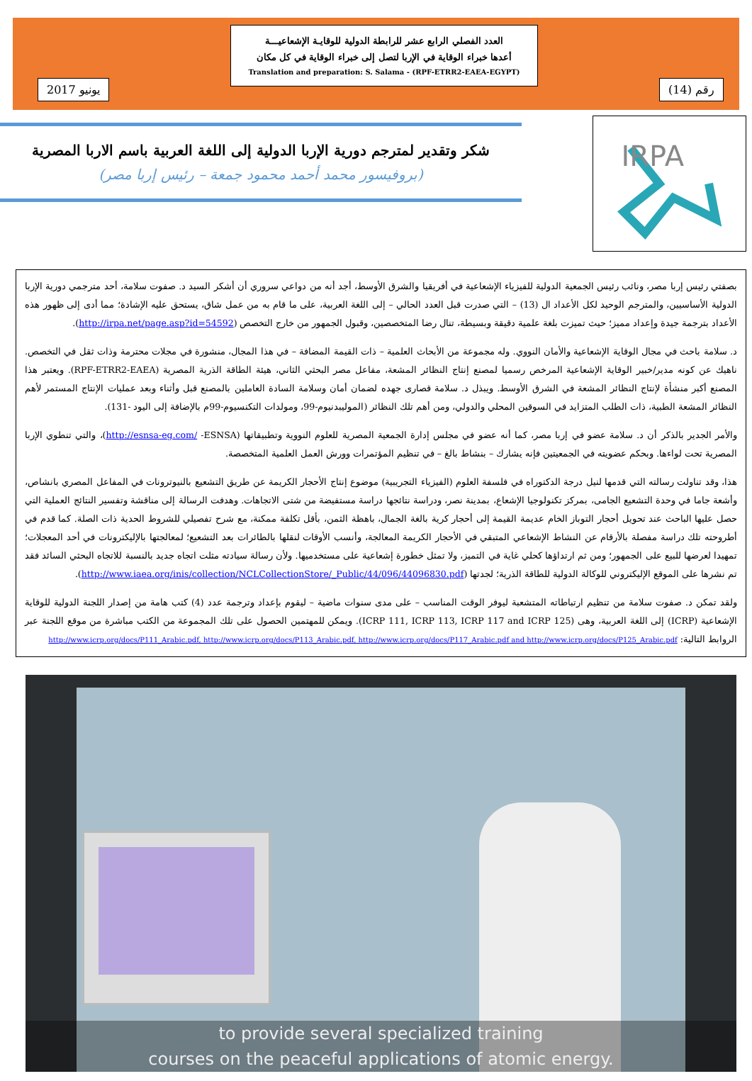يونيو 2017
العدد الفصلي الرابع عشر للرابطة الدولية للوقايـة الإشعاعيـــة
أعدها خبراء الوقاية في الإربا لتصل إلى خبراء الوقاية في كل مكان
Translation and preparation: S. Salama - (RPF-ETRR2-EAEA-EGYPT)
رقم (14)
IRPA
شكر وتقدير لمترجم دورية الإربا الدولية إلى اللغة العربية باسم الاربا المصرية
(بروفيسور محمد أحمد محمود جمعة – رئيس إربا مصر)
بصفتي رئيس إربا مصر، ونائب رئيس الجمعية الدولية للفيزياء الإشعاعية في أفريقيا والشرق الأوسط، أجد أنه من دواعي سروري أن أشكر السيد د. صفوت سلامة، أحد مترجمي دورية الإربا الدولية الأساسيين، والمترجم الوحيد لكل الأعداد ال (13) – التي صدرت قبل العدد الحالي – إلى اللغة العربية، على ما قام به من عمل شاق، يستحق عليه الإشادة؛ مما أدى إلى ظهور هذه الأعداد بترجمة جيدة وإعداد مميز؛ حيث تميزت بلغة علمية دقيقة وبسيطة، تنال رضا المتخصصين، وقبول الجمهور من خارج التخصص (http://irpa.net/page.asp?id=54592).
د. سلامة باحث في مجال الوقاية الإشعاعية والأمان النووي. وله مجموعة من الأبحاث العلمية – ذات القيمة المضافة – في هذا المجال، منشورة في مجلات محترمة وذات ثقل في التخصص. ناهيك عن كونه مدير/خبير الوقاية الإشعاعية المرخص رسميا لمصنع إنتاج النظائر المشعة، مفاعل مصر البحثي الثاني، هيئة الطاقة الذرية المصرية (RPF-ETRR2-EAEA). ويعتبر هذا المصنع أكبر منشأة لإنتاج النظائر المشعة في الشرق الأوسط. ويبذل د. سلامة قصارى جهده لضمان أمان وسلامة السادة العاملين بالمصنع قبل وأثناء وبعد عمليات الإنتاج المستمر لأهم النظائر المشعة الطبية، ذات الطلب المتزايد في السوقين المحلي والدولي، ومن أهم تلك النظائر (الموليبدنيوم-99، ومولدات التكنسيوم-99م بالإضافة إلى اليود -131).
والأمر الجدير بالذكر أن د. سلامة عضو في إربا مصر، كما أنه عضو في مجلس إدارة الجمعية المصرية للعلوم النووية وتطبيقاتها (http://esnsa-eg.com/ -ESNSA)، والتي تنطوي الإربا المصرية تحت لواءها. وبحكم عضويته في الجمعيتين فإنه يشارك – بنشاط بالغ – في تنظيم المؤتمرات وورش العمل العلمية المتخصصة.
هذا، وقد تناولت رسالته التي قدمها لنيل درجة الدكتوراه في فلسفة العلوم (الفيزياء التجريبية) موضوع إنتاج الأحجار الكريمة عن طريق التشعيع بالنيوترونات في المفاعل المصري بانشاص، وأشعة جاما في وحدة التشعيع الجامى، بمركز تكنولوجيا الإشعاع، بمدينة نصر، ودراسة نتائجها دراسة مستفيضة من شتى الاتجاهات. وهدفت الرسالة إلى مناقشة وتفسير النتائج العملية التي حصل عليها الباحث عند تحويل أحجار التوباز الخام عديمة القيمة إلى أحجار كرية بالغة الجمال، باهظة الثمن، بأقل تكلفة ممكنة، مع شرح تفصيلي للشروط الحدية ذات الصلة. كما قدم في أطروحته تلك دراسة مفصلة بالأرقام عن النشاط الإشعاعي المتبقي في الأحجار الكريمة المعالجة، وأنسب الأوقات لنقلها بالطائرات بعد التشعيع؛ لمعالجتها بالإليكترونات في أحد المعجلات؛ تمهيدا لعرضها للبيع على الجمهور؛ ومن ثم ارتداؤها كحلي غاية في التميز، ولا تمثل خطورة إشعاعية على مستخدميها. ولأن رسالة سيادته مثلت اتجاه جديد بالنسبة للاتجاه البحثي السائد فقد تم نشرها على الموقع الإليكتروني للوكالة الدولية للطاقة الذرية؛ لجدتها (http://www.iaea.org/inis/collection/NCLCollectionStore/_Public/44/096/44096830.pdf).
ولقد تمكن د. صفوت سلامة من تنظيم ارتباطاته المتشعبة ليوفر الوقت المناسب – على مدى سنوات ماضية – ليقوم بإعداد وترجمة عدد (4) كتب هامة من إصدار اللجنة الدولية للوقاية الإشعاعية (ICRP) إلى اللغة العربية، وهى (ICRP 111, ICRP 113, ICRP 117 and ICRP 125). ويمكن للمهتمين الحصول على تلك المجموعة من الكتب مباشرة من موقع اللجنة عبر الروابط التالية: http://www.icrp.org/docs/P111_Arabic.pdf, http://www.icrp.org/docs/P113_Arabic.pdf, http://www.icrp.org/docs/P117_Arabic.pdf and http://www.icrp.org/docs/P125_Arabic.pdf
to provide several specialized training
courses on the peaceful applications of atomic energy.